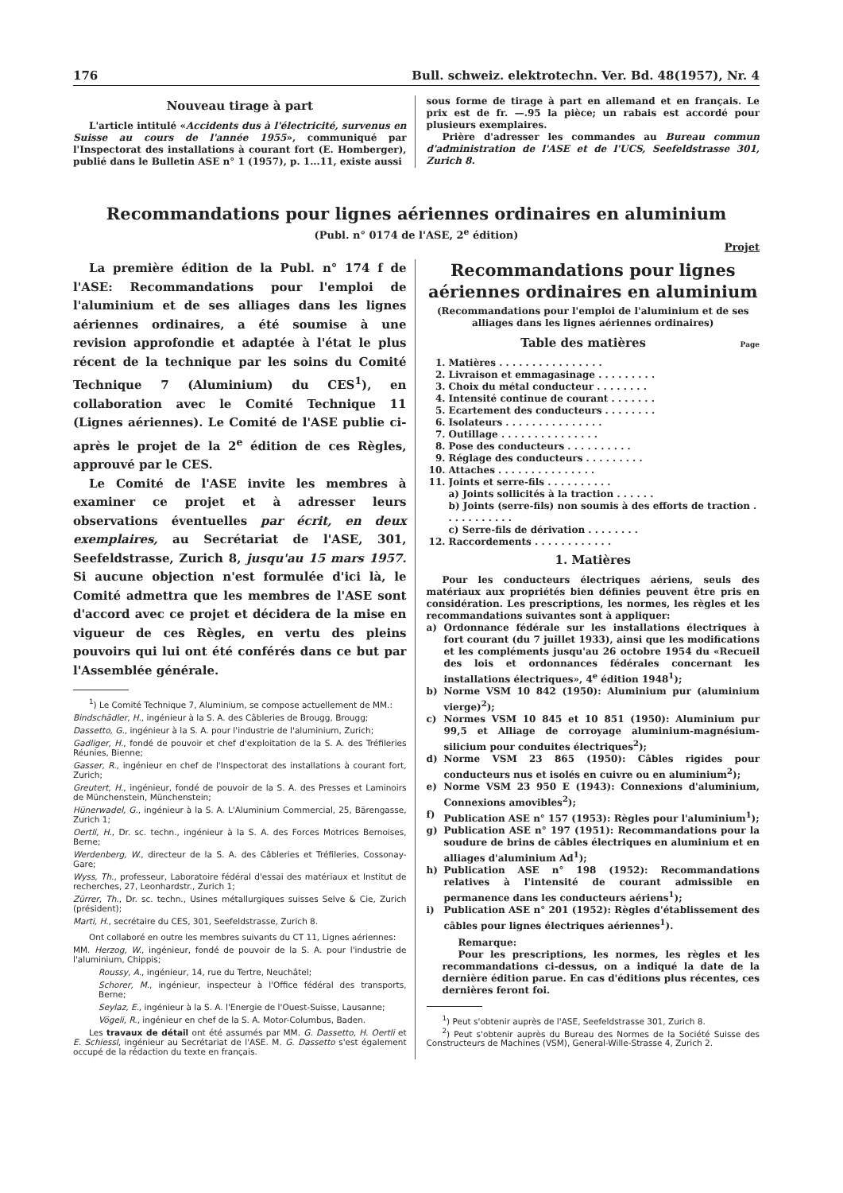176 Bull. schweiz. elektrotechn. Ver. Bd. 48(1957), Nr. 4
Nouveau tirage à part
L'article intitulé «Accidents dus à l'électricité, survenus en Suisse au cours de l'année 1955», communiqué par l'Inspectorat des installations à courant fort (E. Homberger), publié dans le Bulletin ASE n° 1 (1957), p. 1...11, existe aussi
sous forme de tirage à part en allemand et en français. Le prix est de fr. —.95 la pièce; un rabais est accordé pour plusieurs exemplaires.
Prière d'adresser les commandes au Bureau commun d'administration de l'ASE et de l'UCS, Seefeldstrasse 301, Zurich 8.
Recommandations pour lignes aériennes ordinaires en aluminium
(Publ. n° 0174 de l'ASE, 2<sup>e</sup> édition)
Projet
La première édition de la Publ. n° 174 f de l'ASE: Recommandations pour l'emploi de l'aluminium et de ses alliages dans les lignes aériennes ordinaires, a été soumise à une revision approfondie et adaptée à l'état le plus récent de la technique par les soins du Comité Technique 7 (Aluminium) du CES<sup>1</sup>), en collaboration avec le Comité Technique 11 (Lignes aériennes). Le Comité de l'ASE publie ci-après le projet de la 2<sup>e</sup> édition de ces Règles, approuvé par le CES.
Le Comité de l'ASE invite les membres à examiner ce projet et à adresser leurs observations éventuelles par écrit, en deux exemplaires, au Secrétariat de l'ASE, 301, Seefeldstrasse, Zurich 8, jusqu'au 15 mars 1957. Si aucune objection n'est formulée d'ici là, le Comité admettra que les membres de l'ASE sont d'accord avec ce projet et décidera de la mise en vigueur de ces Règles, en vertu des pleins pouvoirs qui lui ont été conférés dans ce but par l'Assemblée générale.
<sup>1</sup>) Le Comité Technique 7, Aluminium, se compose actuellement de MM.:
Bindschädler, H., ingénieur à la S. A. des Câbleries de Brougg, Brougg;
Dassetto, G., ingénieur à la S. A. pour l'industrie de l'aluminium, Zurich;
Gadliger, H., fondé de pouvoir et chef d'exploitation de la S. A. des Tréfileries Réunies, Bienne;
Gasser, R., ingénieur en chef de l'Inspectorat des installations à courant fort, Zurich;
Greutert, H., ingénieur, fondé de pouvoir de la S. A. des Presses et Laminoirs de Münchenstein, Münchenstein;
Hünerwadel, G., ingénieur à la S. A. L'Aluminium Commercial, 25, Bärengasse, Zurich 1;
Oertli, H., Dr. sc. techn., ingénieur à la S. A. des Forces Motrices Bernoises, Berne;
Werdenberg, W., directeur de la S. A. des Câbleries et Tréfileries, Cossonay-Gare;
Wyss, Th., professeur, Laboratoire fédéral d'essai des matériaux et Institut de recherches, 27, Leonhardstr., Zurich 1;
Zürrer, Th., Dr. sc. techn., Usines métallurgiques suisses Selve & Cie, Zurich (président);
Marti, H., secrétaire du CES, 301, Seefeldstrasse, Zurich 8.
Ont collaboré en outre les membres suivants du CT 11, Lignes aériennes:
MM. Herzog, W., ingénieur, fondé de pouvoir de la S. A. pour l'industrie de l'aluminium, Chippis;
Roussy, A., ingénieur, 14, rue du Tertre, Neuchâtel;
Schorer, M., ingénieur, inspecteur à l'Office fédéral des transports, Berne;
Seylaz, E., ingénieur à la S. A. l'Energie de l'Ouest-Suisse, Lausanne;
Vögeli, R., ingénieur en chef de la S. A. Motor-Columbus, Baden.
Les travaux de détail ont été assumés par MM. G. Dassetto, H. Oertli et E. Schiessl, ingénieur au Secrétariat de l'ASE. M. G. Dassetto s'est également occupé de la rédaction du texte en français.
Recommandations pour lignes aériennes ordinaires en aluminium
(Recommandations pour l'emploi de l'aluminium et de ses alliages dans les lignes aériennes ordinaires)
Table des matières Page
1. Matières . . . . . . . . . . . . . . . .
2. Livraison et emmagasinage . . . . . . . . .
3. Choix du métal conducteur . . . . . . . .
4. Intensité continue de courant . . . . . . .
5. Ecartement des conducteurs . . . . . . . .
6. Isolateurs . . . . . . . . . . . . . . .
7. Outillage . . . . . . . . . . . . . . .
8. Pose des conducteurs . . . . . . . . . .
9. Réglage des conducteurs . . . . . . . . .
10. Attaches . . . . . . . . . . . . . . .
11. Joints et serre-fils . . . . . . . . . .
a) Joints sollicités à la traction . . . . . .
b) Joints (serre-fils) non soumis à des efforts de traction . . . . . . . . . . .
c) Serre-fils de dérivation . . . . . . . .
12. Raccordements . . . . . . . . . . . .
1. Matières
Pour les conducteurs électriques aériens, seuls des matériaux aux propriétés bien définies peuvent être pris en considération. Les prescriptions, les normes, les règles et les recommandations suivantes sont à appliquer:
a) Ordonnance fédérale sur les installations électriques à fort courant (du 7 juillet 1933), ainsi que les modifications et les compléments jusqu'au 26 octobre 1954 du «Recueil des lois et ordonnances fédérales concernant les installations électriques», 4<sup>e</sup> édition 1948<sup>1</sup>);
b) Norme VSM 10 842 (1950): Aluminium pur (aluminium vierge)<sup>2</sup>);
c) Normes VSM 10 845 et 10 851 (1950): Aluminium pur 99,5 et Alliage de corroyage aluminium-magnésium-silicium pour conduites électriques<sup>2</sup>);
d) Norme VSM 23 865 (1950): Câbles rigides pour conducteurs nus et isolés en cuivre ou en aluminium<sup>2</sup>);
e) Norme VSM 23 950 E (1943): Connexions d'aluminium, Connexions amovibles<sup>2</sup>);
f) Publication ASE n° 157 (1953): Règles pour l'aluminium<sup>1</sup>);
g) Publication ASE n° 197 (1951): Recommandations pour la soudure de brins de câbles électriques en aluminium et en alliages d'aluminium Ad<sup>1</sup>);
h) Publication ASE n° 198 (1952): Recommandations relatives à l'intensité de courant admissible en permanence dans les conducteurs aériens<sup>1</sup>);
i) Publication ASE n° 201 (1952): Règles d'établissement des câbles pour lignes électriques aériennes<sup>1</sup>).
Remarque:
Pour les prescriptions, les normes, les règles et les recommandations ci-dessus, on a indiqué la date de la dernière édition parue. En cas d'éditions plus récentes, ces dernières feront foi.
<sup>1</sup>) Peut s'obtenir auprès de l'ASE, Seefeldstrasse 301, Zurich 8.
<sup>2</sup>) Peut s'obtenir auprès du Bureau des Normes de la Société Suisse des Constructeurs de Machines (VSM), General-Wille-Strasse 4, Zurich 2.